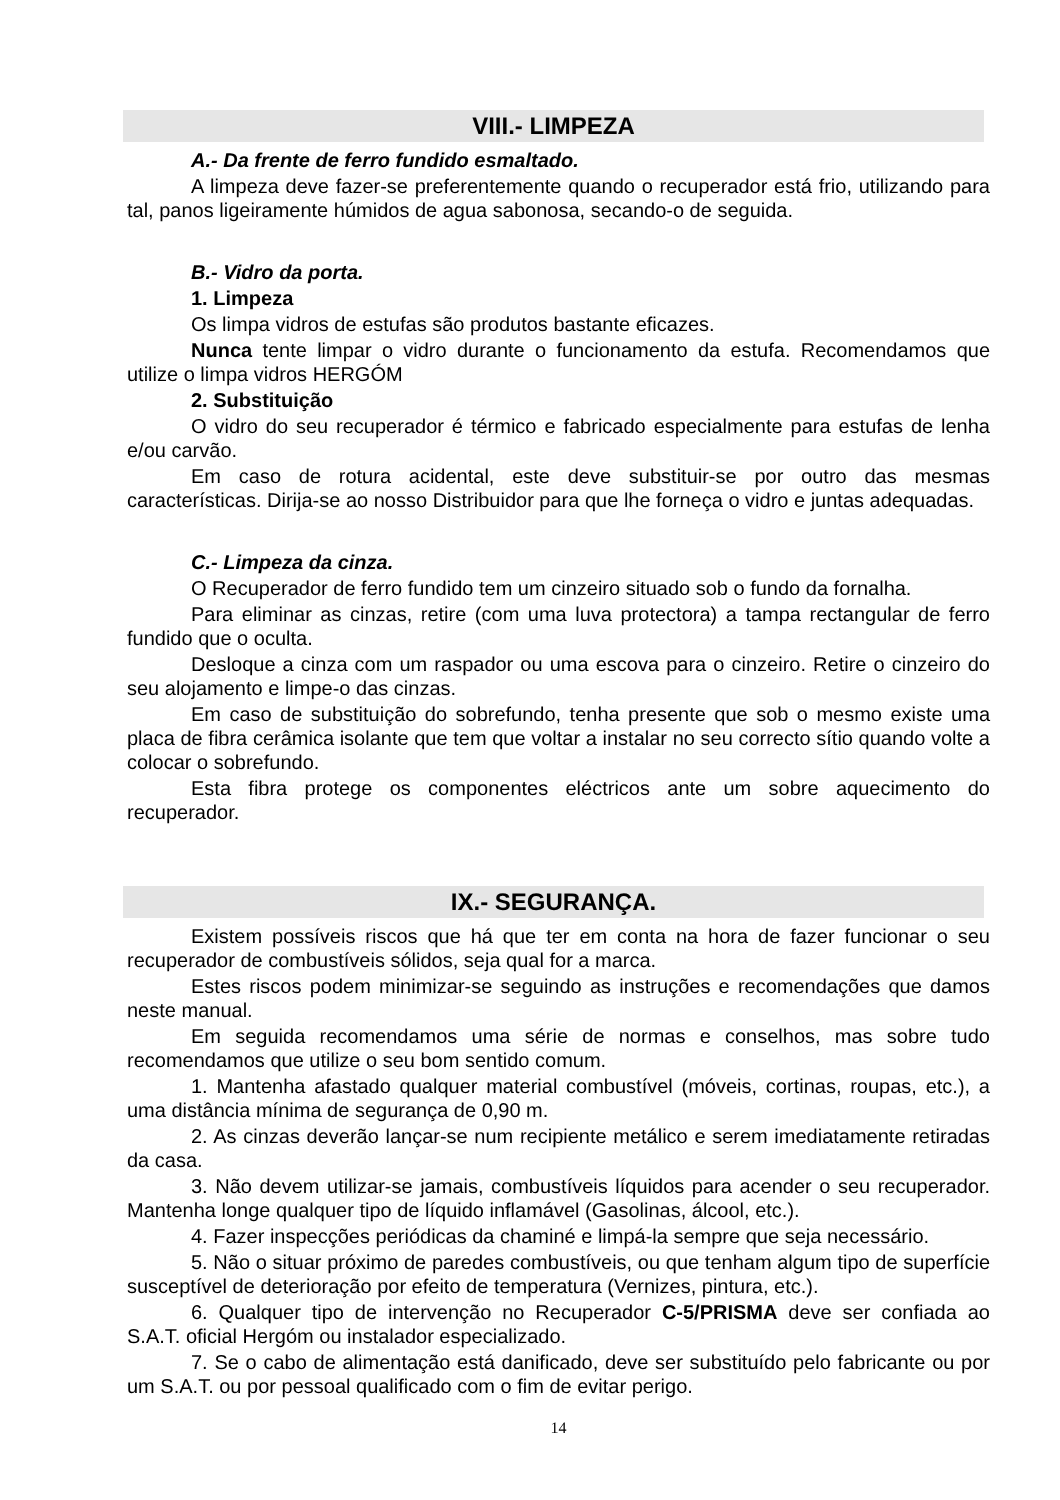VIII.- LIMPEZA
A.- Da frente de ferro fundido esmaltado.
A limpeza deve fazer-se preferentemente quando o recuperador está frio, utilizando para tal, panos ligeiramente húmidos de agua sabonosa, secando-o de seguida.
B.- Vidro da porta.
1. Limpeza
Os limpa vidros de estufas são produtos bastante eficazes.
Nunca tente limpar o vidro durante o funcionamento da estufa. Recomendamos que utilize o limpa vidros HERGÓM
2. Substituição
O vidro do seu recuperador é térmico e fabricado especialmente para estufas de lenha e/ou carvão.
Em caso de rotura acidental, este deve substituir-se por outro das mesmas características. Dirija-se ao nosso Distribuidor para que lhe forneça o vidro e juntas adequadas.
C.- Limpeza da cinza.
O Recuperador de ferro fundido tem um cinzeiro situado sob o fundo da fornalha.
Para eliminar as cinzas, retire (com uma luva protectora) a tampa rectangular de ferro fundido que o oculta.
Desloque a cinza com um raspador ou uma escova para o cinzeiro. Retire o cinzeiro do seu alojamento e limpe-o das cinzas.
Em caso de substituição do sobrefundo, tenha presente que sob o mesmo existe uma placa de fibra cerâmica isolante que tem que voltar a instalar no seu correcto sítio quando volte a colocar o sobrefundo.
Esta fibra protege os componentes eléctricos ante um sobre aquecimento do recuperador.
IX.- SEGURANÇA.
Existem possíveis riscos que há que ter em conta na hora de fazer funcionar o seu recuperador de combustíveis sólidos, seja qual for a marca.
Estes riscos podem minimizar-se seguindo as instruções e recomendações que damos neste manual.
Em seguida recomendamos uma série de normas e conselhos, mas sobre tudo recomendamos que utilize o seu bom sentido comum.
1. Mantenha afastado qualquer material combustível (móveis, cortinas, roupas, etc.), a uma distância mínima de segurança de 0,90 m.
2. As cinzas deverão lançar-se num recipiente metálico e serem imediatamente retiradas da casa.
3. Não devem utilizar-se jamais, combustíveis líquidos para acender o seu recuperador. Mantenha longe qualquer tipo de líquido inflamável (Gasolinas, álcool, etc.).
4. Fazer inspecções periódicas da chaminé e limpá-la sempre que seja necessário.
5. Não o situar próximo de paredes combustíveis, ou que tenham algum tipo de superfície susceptível de deterioração por efeito de temperatura (Vernizes, pintura, etc.).
6. Qualquer tipo de intervenção no Recuperador C-5/PRISMA deve ser confiada ao S.A.T. oficial Hergóm ou instalador especializado.
7. Se o cabo de alimentação está danificado, deve ser substituído pelo fabricante ou por um S.A.T. ou por pessoal qualificado com o fim de evitar perigo.
14